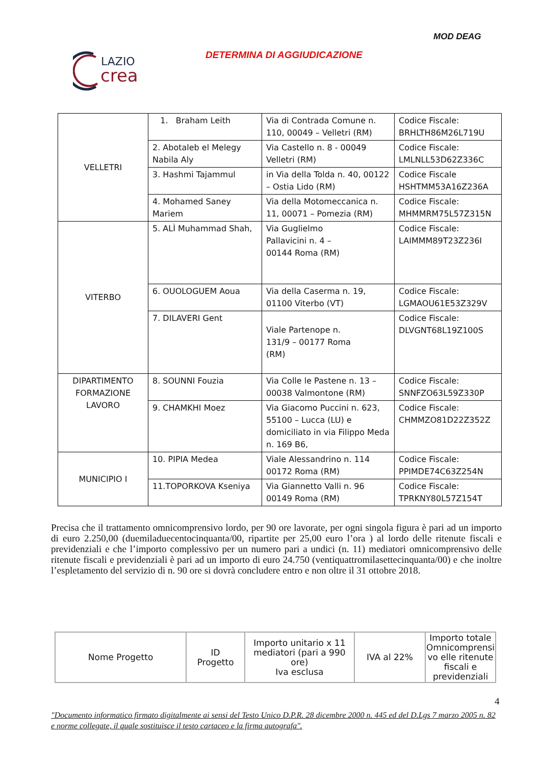MOD DEAG
LAZIO
crea
DETERMINA DI AGGIUDICAZIONE
| VELLETRI | 1. Braham Leith | Via di Contrada Comune n. 110, 00049 – Velletri (RM) | Codice Fiscale: BRHLTH86M26L719U |
| | 2. Abotaleb el Melegy Nabila Aly | Via Castello n. 8 - 00049 Velletri (RM) | Codice Fiscale: LMLNLL53D62Z336C |
| | 3. Hashmi Tajammul | in Via della Tolda n. 40, 00122 – Ostia Lido (RM) | Codice Fiscale HSHTMM53A16Z236A |
| | 4. Mohamed Saney Mariem | Via della Motomeccanica n. 11, 00071 – Pomezia (RM) | Codice Fiscale: MHMMRM75L57Z315N |
| VITERBO | 5. ALÌ Muhammad Shah, | Via Guglielmo Pallavicini n. 4 – 00144 Roma (RM) | Codice Fiscale: LAIMMM89T23Z236I |
| | 6. OUOLOGUEM Aoua | Via della Caserma n. 19, 01100 Viterbo (VT) | Codice Fiscale: LGMAOU61E53Z329V |
| | 7. DILAVERI Gent | Viale Partenope n. 131/9 – 00177 Roma (RM) | Codice Fiscale: DLVGNT68L19Z100S |
| DIPARTIMENTO FORMAZIONE LAVORO | 8. SOUNNI Fouzia | Via Colle le Pastene n. 13 – 00038 Valmontone (RM) | Codice Fiscale: SNNFZO63L59Z330P |
| | 9. CHAMKHI Moez | Via Giacomo Puccini n. 623, 55100 – Lucca (LU) e domiciliato in via Filippo Meda n. 169 B6, | Codice Fiscale: CHMMZO81D22Z352Z |
| MUNICIPIO I | 10. PIPIA Medea | Viale Alessandrino n. 114 00172 Roma (RM) | Codice Fiscale: PPIMDE74C63Z254N |
| | 11.TOPORKOVA Kseniya | Via Giannetto Valli n. 96 00149 Roma (RM) | Codice Fiscale: TPRKNY80L57Z154T |
Precisa che il trattamento omnicomprensivo lordo, per 90 ore lavorate, per ogni singola figura è pari ad un importo di euro 2.250,00 (duemiladuecentocinquanta/00, ripartite per 25,00 euro l’ora ) al lordo delle ritenute fiscali e previdenziali e che l’importo complessivo per un numero pari a undici (n. 11) mediatori omnicomprensivo delle ritenute fiscali e previdenziali è pari ad un importo di euro 24.750 (ventiquattromilasettecinquanta/00) e che inoltre l’espletamento del servizio di n. 90 ore si dovrà concludere entro e non oltre il 31 ottobre 2018.
| Nome Progetto | ID Progetto | Importo unitario x 11 mediatori (pari a 990 ore) Iva esclusa | IVA al 22% | Importo totale Omnicomprensi vo elle ritenute fiscali e previdenziali |
| --- | --- | --- | --- | --- |
4
"Documento informatico firmato digitalmente ai sensi del Testo Unico D.P.R. 28 dicembre 2000 n. 445 ed del D.Lgs 7 marzo 2005 n. 82 e norme collegate, il quale sostituisce il testo cartaceo e la firma autografa".